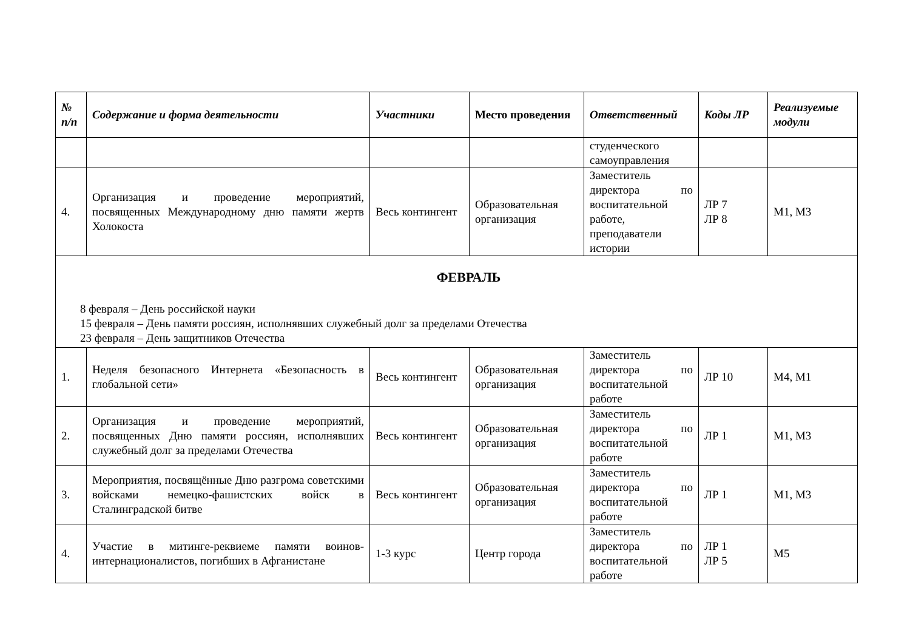| № п/п | Содержание и форма деятельности | Участники | Место проведения | Ответственный | Коды ЛР | Реализуемые модули |
| --- | --- | --- | --- | --- | --- | --- |
| | | | | студенческого самоуправления | | |
| 4. | Организация и проведение мероприятий, посвященных Международному дню памяти жертв Холокоста | Весь контингент | Образовательная организация | Заместитель директора по воспитательной работе, преподаватели истории | ЛР 7 ЛР 8 | М1, М3 |
| ФЕВРАЛЬ 8 февраля – День российской науки 15 февраля – День памяти россиян, исполнявших служебный долг за пределами Отечества 23 февраля – День защитников Отечества | | | | | | |
| 1. | Неделя безопасного Интернета «Безопасность в глобальной сети» | Весь контингент | Образовательная организация | Заместитель директора по воспитательной работе | ЛР 10 | М4, М1 |
| 2. | Организация и проведение мероприятий, посвященных Дню памяти россиян, исполнявших служебный долг за пределами Отечества | Весь контингент | Образовательная организация | Заместитель директора по воспитательной работе | ЛР 1 | М1, М3 |
| 3. | Мероприятия, посвящённые Дню разгрома советскими войсками немецко-фашистских войск в Сталинградской битве | Весь контингент | Образовательная организация | Заместитель директора по воспитательной работе | ЛР 1 | М1, М3 |
| 4. | Участие в митинге-реквиеме памяти воинов-интернационалистов, погибших в Афганистане | 1-3 курс | Центр города | Заместитель директора по воспитательной работе | ЛР 1 ЛР 5 | М5 |